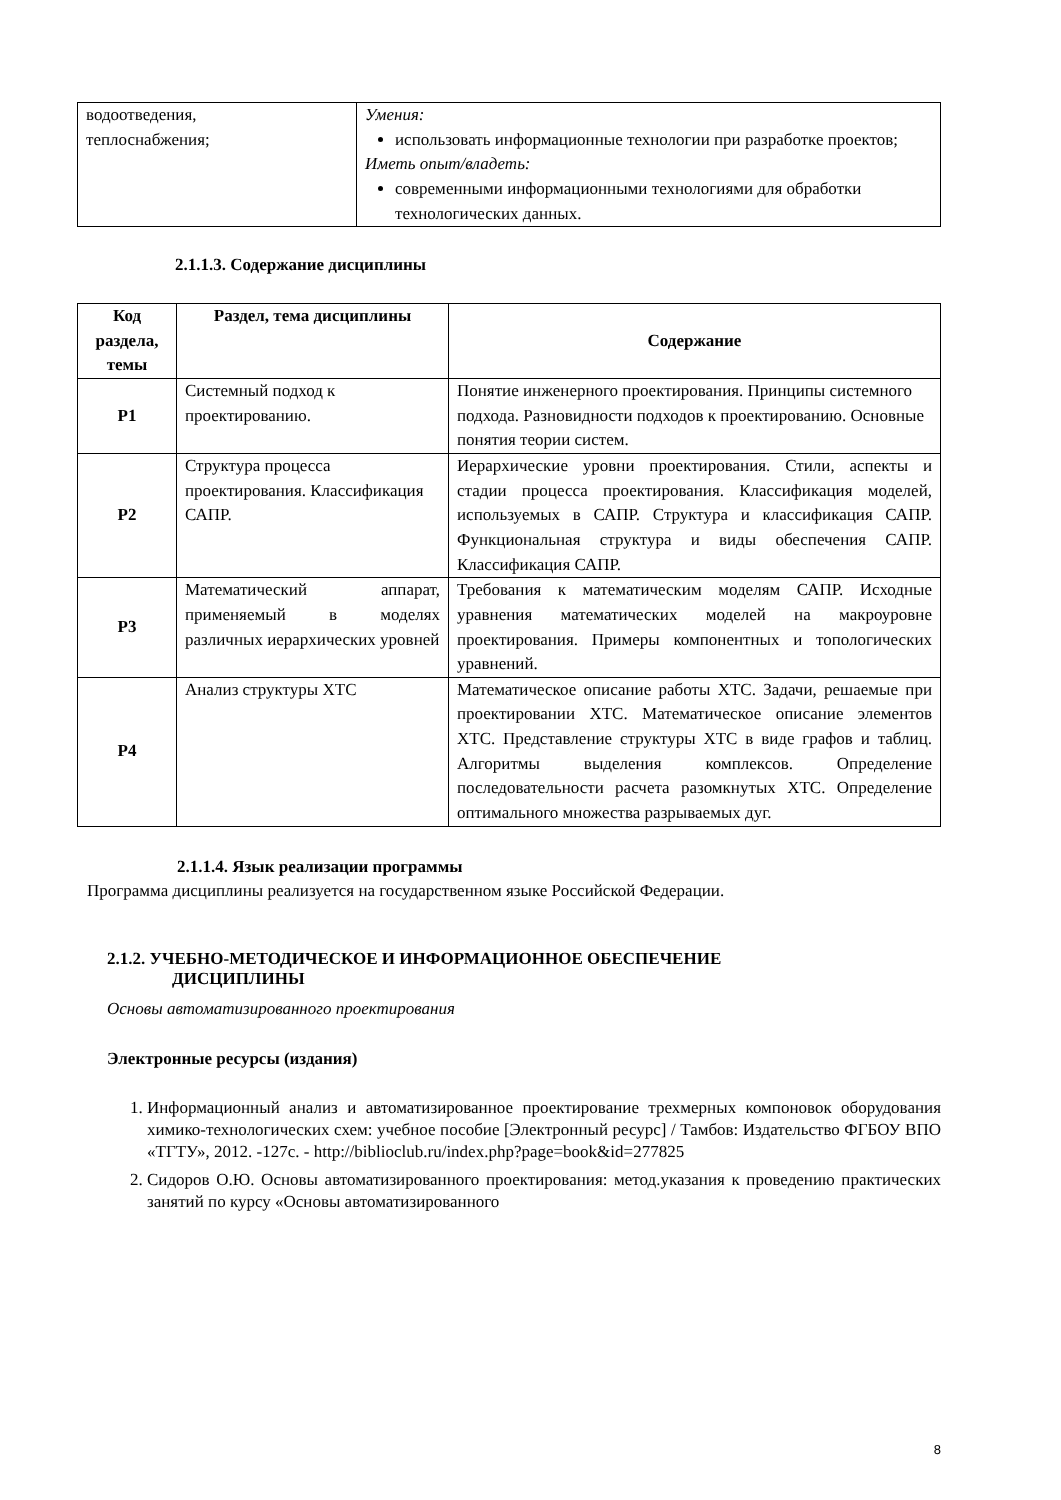| водоотведения, теплоснабжения; | Умения: использовать информационные технологии при разработке проектов; Иметь опыт/владеть: современными информационными технологиями для обработки технологических данных. |
2.1.1.3. Содержание дисциплины
| Код раздела, темы | Раздел, тема дисциплины | Содержание |
| --- | --- | --- |
| Р1 | Системный подход к проектированию. | Понятие инженерного проектирования. Принципы системного подхода. Разновидности подходов к проектированию. Основные понятия теории систем. |
| Р2 | Структура процесса проектирования. Классификация САПР. | Иерархические уровни проектирования. Стили, аспекты и стадии процесса проектирования. Классификация моделей, используемых в САПР. Структура и классификация САПР. Функциональная структура и виды обеспечения САПР. Классификация САПР. |
| Р3 | Математический аппарат, применяемый в моделях различных иерархических уровней | Требования к математическим моделям САПР. Исходные уравнения математических моделей на макроуровне проектирования. Примеры компонентных и топологических уравнений. |
| Р4 | Анализ структуры ХТС | Математическое описание работы ХТС. Задачи, решаемые при проектировании ХТС. Математическое описание элементов ХТС. Представление структуры ХТС в виде графов и таблиц. Алгоритмы выделения комплексов. Определение последовательности расчета разомкнутых ХТС. Определение оптимального множества разрываемых дуг. |
2.1.1.4. Язык реализации программы
Программа дисциплины реализуется на государственном языке Российской Федерации.
2.1.2. УЧЕБНО-МЕТОДИЧЕСКОЕ И ИНФОРМАЦИОННОЕ ОБЕСПЕЧЕНИЕ
ДИСЦИПЛИНЫ
Основы автоматизированного проектирования
Электронные ресурсы (издания)
1. Информационный анализ и автоматизированное проектирование трехмерных компоновок оборудования химико-технологических схем: учебное пособие [Электронный ресурс] / Тамбов: Издательство ФГБОУ ВПО «ТГТУ», 2012. -127с. - http://biblioclub.ru/index.php?page=book&id=277825
2. Сидоров О.Ю. Основы автоматизированного проектирования: метод.указания к проведению практических занятий по курсу «Основы автоматизированного
8